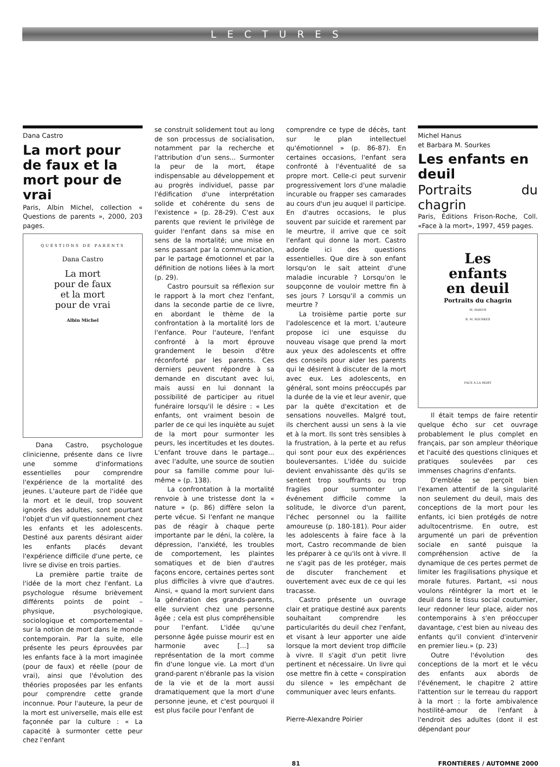LECTURES
Dana Castro
La mort pour de faux et la mort pour de vrai
Paris, Albin Michel, collection « Questions de parents », 2000, 203 pages.
QUESTIONS DE PARENTS
Dana Castro
La mort
pour de faux
et la mort
pour de vrai
Albin Michel
Dana Castro, psychologue clinicienne, présente dans ce livre une somme d'informations essentielles pour comprendre l'expérience de la mortalité des jeunes. L'auteure part de l'idée que la mort et le deuil, trop souvent ignorés des adultes, sont pourtant l'objet d'un vif questionnement chez les enfants et les adolescents. Destiné aux parents désirant aider les enfants placés devant l'expérience difficile d'une perte, ce livre se divise en trois parties.
La première partie traite de l'idée de la mort chez l'enfant. La psychologue résume brièvement différents points de point – physique, psychologique, sociologique et comportemental – sur la notion de mort dans le monde contemporain. Par la suite, elle présente les peurs éprouvées par les enfants face à la mort imaginée (pour de faux) et réelle (pour de vrai), ainsi que l'évolution des théories proposées par les enfants pour comprendre cette grande inconnue. Pour l'auteure, la peur de la mort est universelle, mais elle est façonnée par la culture : « La capacité à surmonter cette peur chez l'enfant
se construit solidement tout au long de son processus de socialisation, notamment par la recherche et l'attribution d'un sens... Surmonter la peur de la mort, étape indispensable au développement et au progrès individuel, passe par l'édification d'une interprétation solide et cohérente du sens de l'existence » (p. 28-29). C'est aux parents que revient le privilège de guider l'enfant dans sa mise en sens de la mortalité; une mise en sens passant par la communication, par le partage émotionnel et par la définition de notions liées à la mort (p. 29).
Castro poursuit sa réflexion sur le rapport à la mort chez l'enfant, dans la seconde partie de ce livre, en abordant le thème de la confrontation à la mortalité lors de l'enfance. Pour l'auteure, l'enfant confronté à la mort éprouve grandement le besoin d'être réconforté par les parents. Ces derniers peuvent répondre à sa demande en discutant avec lui, mais aussi en lui donnant la possibilité de participer au rituel funéraire lorsqu'il le désire : « Les enfants, ont vraiment besoin de parler de ce qui les inquiète au sujet de la mort pour surmonter les peurs, les incertitudes et les doutes. L'enfant trouve dans le partage... avec l'adulte, une source de soutien pour sa famille comme pour lui-même » (p. 138).
La confrontation à la mortalité renvoie à une tristesse dont la « nature » (p. 86) diffère selon la perte vécue. Si l'enfant ne manque pas de réagir à chaque perte importante par le déni, la colère, la dépression, l'anxiété, les troubles de comportement, les plaintes somatiques et de bien d'autres façons encore, certaines pertes sont plus difficiles à vivre que d'autres. Ainsi, « quand la mort survient dans la génération des grands-parents, elle survient chez une personne âgée ; cela est plus compréhensible pour l'enfant. L'idée qu'une personne âgée puisse mourir est en harmonie avec [...] sa représentation de la mort comme fin d'une longue vie. La mort d'un grand-parent n'ébranle pas la vision de la vie et de la mort aussi dramatiquement que la mort d'une personne jeune, et c'est pourquoi il est plus facile pour l'enfant de
comprendre ce type de décès, tant sur le plan intellectuel qu'émotionnel » (p. 86-87). En certaines occasions, l'enfant sera confronté à l'éventualité de sa propre mort. Celle-ci peut survenir progressivement lors d'une maladie incurable ou frapper ses camarades au cours d'un jeu auquel il participe. En d'autres occasions, le plus souvent par suicide et rarement par le meurtre, il arrive que ce soit l'enfant qui donne la mort. Castro adorde ici des questions essentielles. Que dire à son enfant lorsqu'on le sait atteint d'une maladie incurable ? Lorsqu'on le soupçonne de vouloir mettre fin à ses jours ? Lorsqu'il a commis un meurtre ?
La troisième partie porte sur l'adolescence et la mort. L'auteure propose ici une esquisse du nouveau visage que prend la mort aux yeux des adolescents et offre des conseils pour aider les parents qui le désirent à discuter de la mort avec eux. Les adolescents, en général, sont moins préoccupés par la durée de la vie et leur avenir, que par la quête d'excitation et de sensations nouvelles. Malgré tout, ils cherchent aussi un sens à la vie et à la mort. Ils sont très sensibles à la frustration, à la perte et au refus qui sont pour eux des expériences bouleversantes. L'idée du suicide devient envahissante dès qu'ils se sentent trop souffrants ou trop fragiles pour surmonter un événement difficile comme la solitude, le divorce d'un parent, l'échec personnel ou la faillite amoureuse (p. 180-181). Pour aider les adolescents à faire face à la mort, Castro recommande de bien les préparer à ce qu'ils ont à vivre. Il ne s'agit pas de les protéger, mais de discuter franchement et ouvertement avec eux de ce qui les tracasse.
Castro présente un ouvrage clair et pratique destiné aux parents souhaitant comprendre les particularités du deuil chez l'enfant, et visant à leur apporter une aide lorsque la mort devient trop difficile à vivre. Il s'agit d'un petit livre pertinent et nécessaire. Un livre qui ose mettre fin à cette « conspiration du silence » les empêchant de communiquer avec leurs enfants.
Pierre-Alexandre Poirier
Michel Hanus
et Barbara M. Sourkes
Les enfants en deuil
Portraits du chagrin
Paris, Éditions Frison-Roche, Coll. «Face à la mort», 1997, 459 pages.
Les
enfants
en deuil
Portraits du chagrin
M. HANUS
B. M. SOURKES
FACE À LA MORT
Il était temps de faire retentir quelque écho sur cet ouvrage probablement le plus complet en français, par son ampleur théorique et l'acuité des questions cliniques et pratiques soulevées par ces immenses chagrins d'enfants.
D'emblée se perçoit bien l'examen attentif de la singularité non seulement du deuil, mais des conceptions de la mort pour les enfants, ici bien protégés de notre adultocentrisme. En outre, est argumenté un pari de prévention sociale en santé puisque la compréhension active de la dynamique de ces pertes permet de limiter les fragilisations physique et morale futures. Partant, «si nous voulons réintégrer la mort et le deuil dans le tissu social coutumier, leur redonner leur place, aider nos contemporains à s'en préoccuper davantage, c'est bien au niveau des enfants qu'il convient d'intervenir en premier lieu.» (p. 23)
Outre l'évolution des conceptions de la mort et le vécu des enfants aux abords de l'événement, le chapitre 2 attire l'attention sur le terreau du rapport à la mort : la forte ambivalence hostilité-amour de l'enfant à l'endroit des adultes (dont il est dépendant pour
81 FRONTIÈRES / AUTOMNE 2000